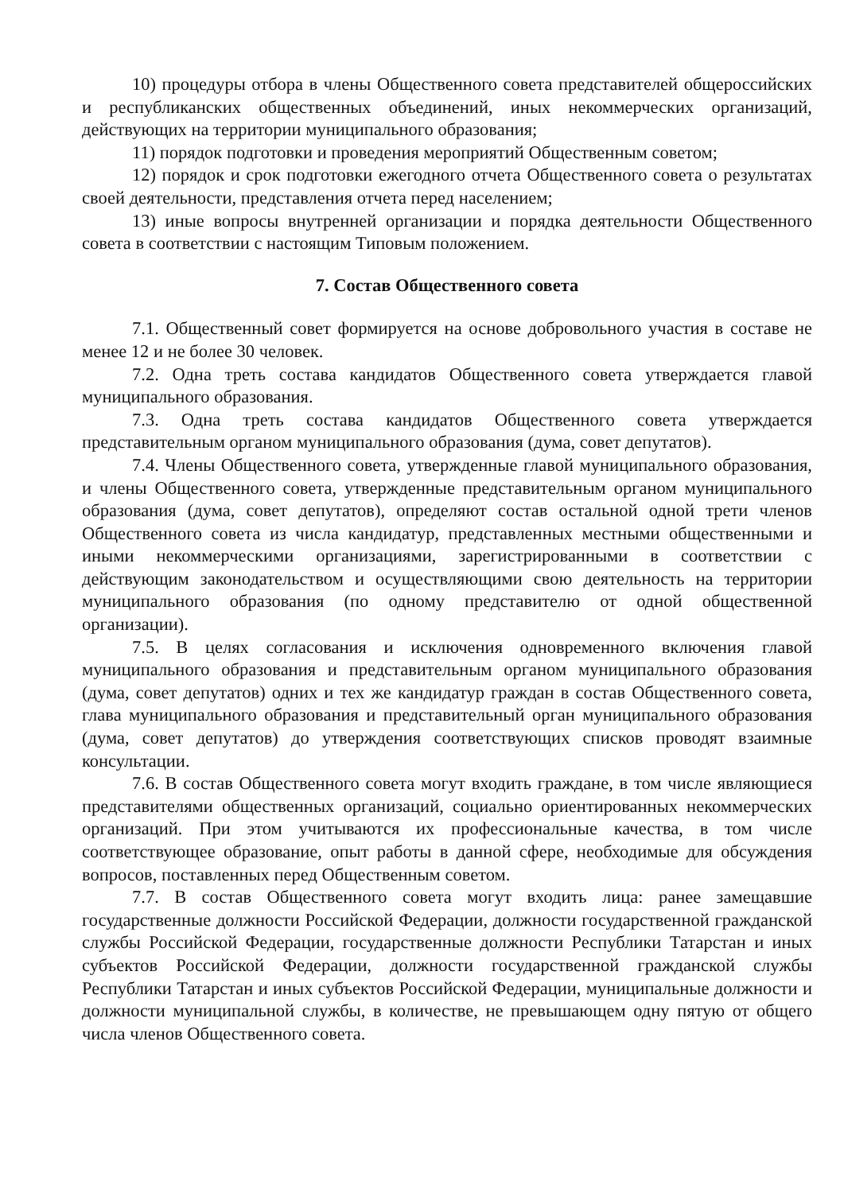10) процедуры отбора в члены Общественного совета представителей общероссийских и республиканских общественных объединений, иных некоммерческих организаций, действующих на территории муниципального образования;
11) порядок подготовки и проведения мероприятий Общественным советом;
12) порядок и срок подготовки ежегодного отчета Общественного совета о результатах своей деятельности, представления отчета перед населением;
13) иные вопросы внутренней организации и порядка деятельности Общественного совета в соответствии с настоящим Типовым положением.
7. Состав Общественного совета
7.1. Общественный совет формируется на основе добровольного участия в составе не менее 12 и не более 30 человек.
7.2. Одна треть состава кандидатов Общественного совета утверждается главой муниципального образования.
7.3. Одна треть состава кандидатов Общественного совета утверждается представительным органом муниципального образования (дума, совет депутатов).
7.4. Члены Общественного совета, утвержденные главой муниципального образования, и члены Общественного совета, утвержденные представительным органом муниципального образования (дума, совет депутатов), определяют состав остальной одной трети членов Общественного совета из числа кандидатур, представленных местными общественными и иными некоммерческими организациями, зарегистрированными в соответствии с действующим законодательством и осуществляющими свою деятельность на территории муниципального образования (по одному представителю от одной общественной организации).
7.5. В целях согласования и исключения одновременного включения главой муниципального образования и представительным органом муниципального образования (дума, совет депутатов) одних и тех же кандидатур граждан в состав Общественного совета, глава муниципального образования и представительный орган муниципального образования (дума, совет депутатов) до утверждения соответствующих списков проводят взаимные консультации.
7.6. В состав Общественного совета могут входить граждане, в том числе являющиеся представителями общественных организаций, социально ориентированных некоммерческих организаций. При этом учитываются их профессиональные качества, в том числе соответствующее образование, опыт работы в данной сфере, необходимые для обсуждения вопросов, поставленных перед Общественным советом.
7.7. В состав Общественного совета могут входить лица: ранее замещавшие государственные должности Российской Федерации, должности государственной гражданской службы Российской Федерации, государственные должности Республики Татарстан и иных субъектов Российской Федерации, должности государственной гражданской службы Республики Татарстан и иных субъектов Российской Федерации, муниципальные должности и должности муниципальной службы, в количестве, не превышающем одну пятую от общего числа членов Общественного совета.